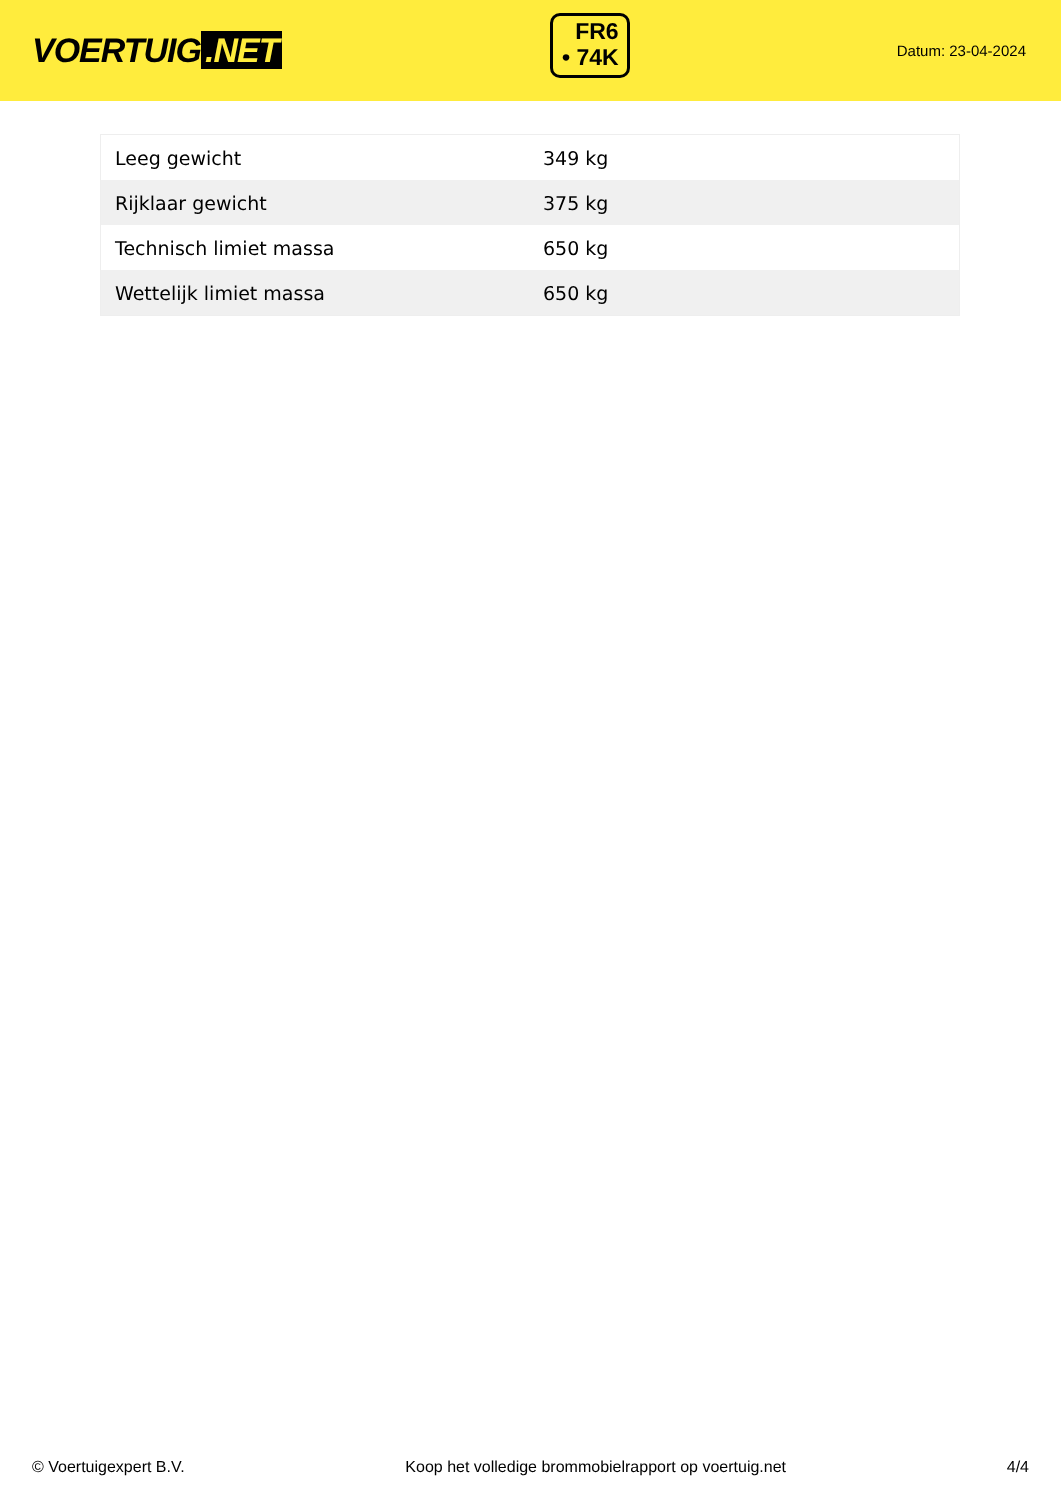VOERTUIG.NET
FR6
• 74K
Datum: 23-04-2024
| Leeg gewicht | 349 kg |
| Rijklaar gewicht | 375 kg |
| Technisch limiet massa | 650 kg |
| Wettelijk limiet massa | 650 kg |
© Voertuigexpert B.V. Koop het volledige brommobielrapport op voertuig.net 4/4